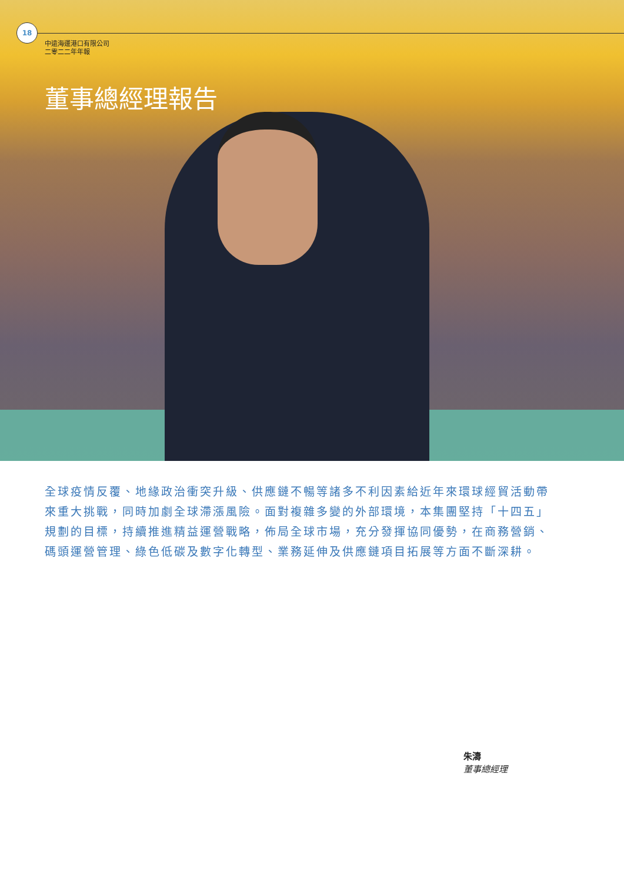18
中遠海運港口有限公司
二零二二年年報
董事總經理報告
全球疫情反覆、地緣政治衝突升級、供應鏈不暢等諸多不利因素給近年來環球經貿活動帶來重大挑戰，同時加劇全球滯漲風險。面對複雜多變的外部環境，本集團堅持「十四五」規劃的目標，持續推進精益運營戰略，佈局全球市場，充分發揮協同優勢，在商務營銷、碼頭運營管理、綠色低碳及數字化轉型、業務延伸及供應鏈項目拓展等方面不斷深耕。
朱濤
董事總經理